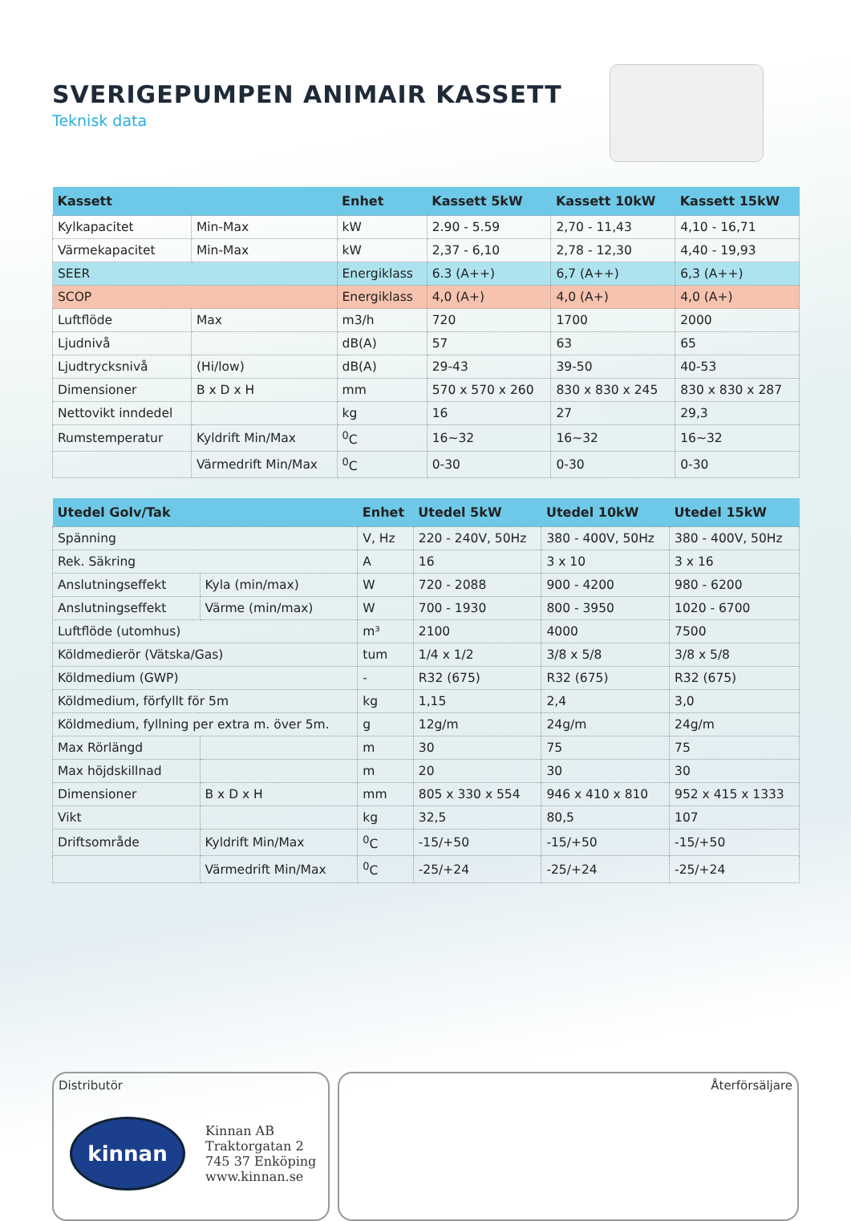SVERIGEPUMPEN ANIMAIR KASSETT
Teknisk data
| Kassett | | Enhet | Kassett 5kW | Kassett 10kW | Kassett 15kW |
| --- | --- | --- | --- | --- | --- |
| Kylkapacitet | Min-Max | kW | 2.90 - 5.59 | 2,70 - 11,43 | 4,10 - 16,71 |
| Värmekapacitet | Min-Max | kW | 2,37 - 6,10 | 2,78 - 12,30 | 4,40 - 19,93 |
| SEER | | Energiklass | 6.3 (A++) | 6,7 (A++) | 6,3 (A++) |
| SCOP | | Energiklass | 4,0 (A+) | 4,0 (A+) | 4,0 (A+) |
| Luftflöde | Max | m3/h | 720 | 1700 | 2000 |
| Ljudnivå | | dB(A) | 57 | 63 | 65 |
| Ljudtrycksnivå | (Hi/low) | dB(A) | 29-43 | 39-50 | 40-53 |
| Dimensioner | B x D x H | mm | 570 x 570 x 260 | 830 x 830 x 245 | 830 x 830 x 287 |
| Nettovikt inndedel | | kg | 16 | 27 | 29,3 |
| Rumstemperatur | Kyldrift Min/Max | <sup>0</sup> C | 16~32 | 16~32 | 16~32 |
| | Värmedrift Min/Max | <sup>0</sup> C | 0-30 | 0-30 | 0-30 |
| Utedel Golv/Tak | | Enhet | Utedel 5kW | Utedel 10kW | Utedel 15kW |
| --- | --- | --- | --- | --- | --- |
| Spänning | | V, Hz | 220 - 240V, 50Hz | 380 - 400V, 50Hz | 380 - 400V, 50Hz |
| Rek. Säkring | | A | 16 | 3 x 10 | 3 x 16 |
| Anslutningseffekt | Kyla (min/max) | W | 720 - 2088 | 900 - 4200 | 980 - 6200 |
| Anslutningseffekt | Värme (min/max) | W | 700 - 1930 | 800 - 3950 | 1020 - 6700 |
| Luftflöde (utomhus) | | m³ | 2100 | 4000 | 7500 |
| Köldmedierör (Vätska/Gas) | | tum | 1/4 x 1/2 | 3/8 x 5/8 | 3/8 x 5/8 |
| Köldmedium (GWP) | | - | R32 (675) | R32 (675) | R32 (675) |
| Köldmedium, förfyllt för 5m | | kg | 1,15 | 2,4 | 3,0 |
| Köldmedium, fyllning per extra m. över 5m. | | g | 12g/m | 24g/m | 24g/m |
| Max Rörlängd | | m | 30 | 75 | 75 |
| Max höjdskillnad | | m | 20 | 30 | 30 |
| Dimensioner | B x D x H | mm | 805 x 330 x 554 | 946 x 410 x 810 | 952 x 415 x 1333 |
| Vikt | | kg | 32,5 | 80,5 | 107 |
| Driftsområde | Kyldrift Min/Max | <sup>0</sup> C | -15/+50 | -15/+50 | -15/+50 |
| | Värmedrift Min/Max | <sup>0</sup> C | -25/+24 | -25/+24 | -25/+24 |
Distributör
kinnan
Kinnan AB
Traktorgatan 2
745 37 Enköping
www.kinnan.se
Återförsäljare